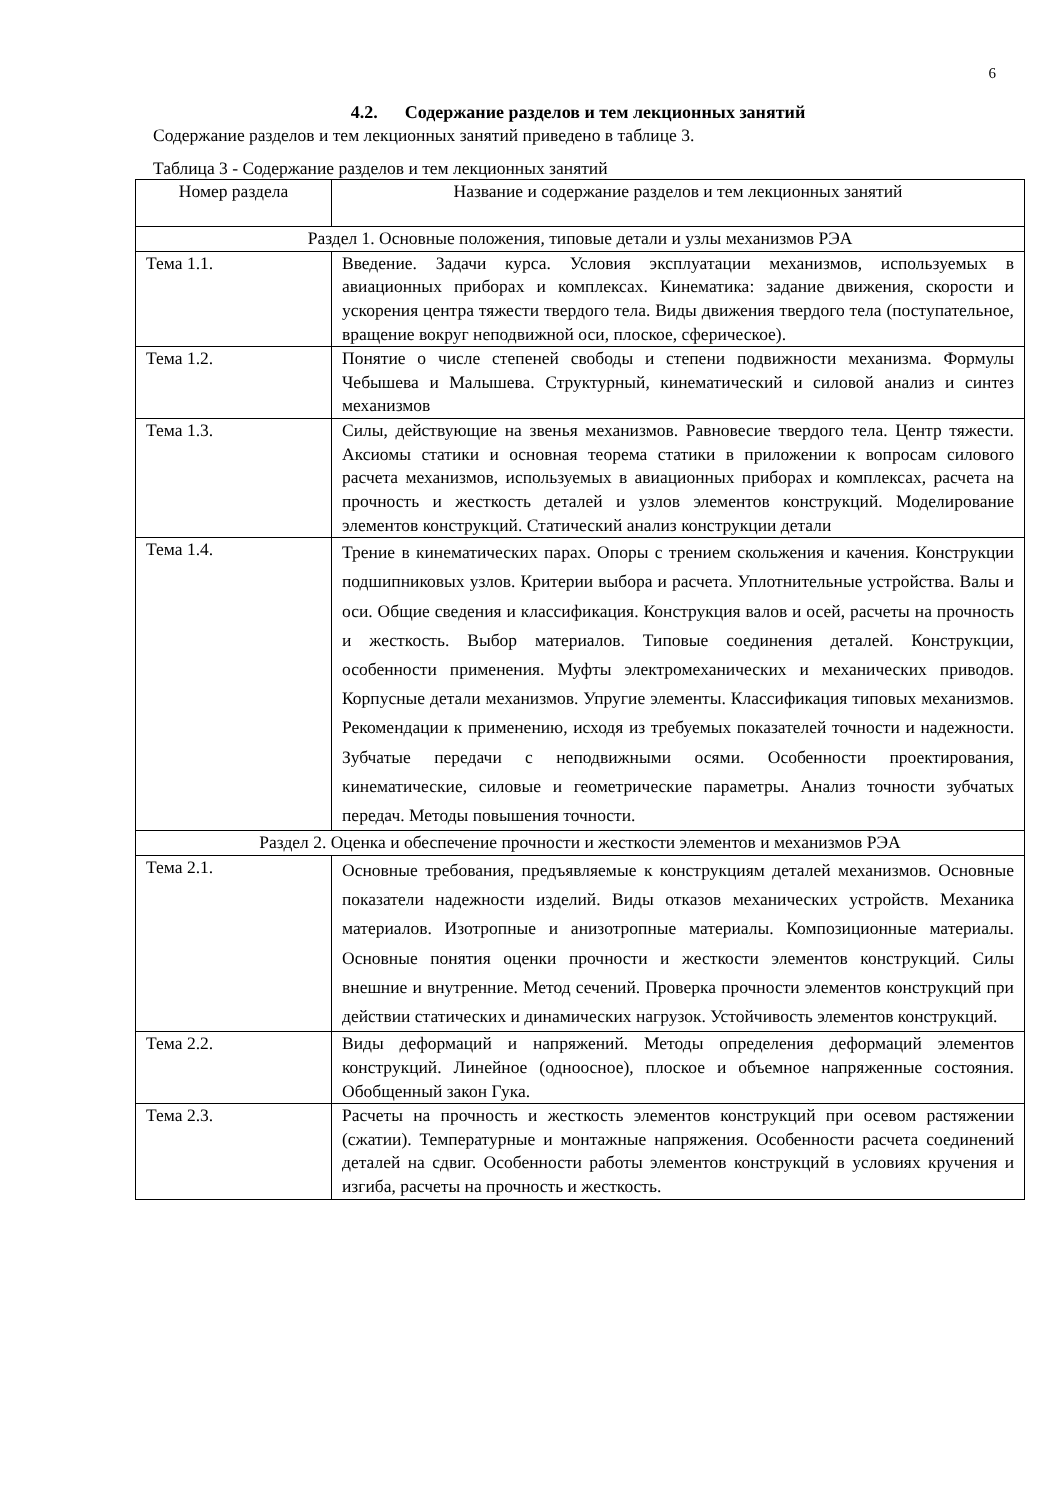6
4.2. Содержание разделов и тем лекционных занятий
Содержание разделов и тем лекционных занятий приведено в таблице 3.
Таблица 3 - Содержание разделов и тем лекционных занятий
| Номер раздела | Название и содержание разделов и тем лекционных занятий |
| --- | --- |
| Раздел 1. Основные положения, типовые детали и узлы механизмов РЭА | |
| Тема 1.1. | Введение. Задачи курса. Условия эксплуатации механизмов, используемых в авиационных приборах и комплексах. Кинематика: задание движения, скорости и ускорения центра тяжести твердого тела. Виды движения твердого тела (поступательное, вращение вокруг неподвижной оси, плоское, сферическое). |
| Тема 1.2. | Понятие о числе степеней свободы и степени подвижности механизма. Формулы Чебышева и Малышева. Структурный, кинематический и силовой анализ и синтез механизмов |
| Тема 1.3. | Силы, действующие на звенья механизмов. Равновесие твердого тела. Центр тяжести. Аксиомы статики и основная теорема статики в приложении к вопросам силового расчета механизмов, используемых в авиационных приборах и комплексах, расчета на прочность и жесткость деталей и узлов элементов конструкций. Моделирование элементов конструкций. Статический анализ конструкции детали |
| Тема 1.4. | Трение в кинематических парах. Опоры с трением скольжения и качения. Конструкции подшипниковых узлов. Критерии выбора и расчета. Уплотнительные устройства. Валы и оси. Общие сведения и классификация. Конструкция валов и осей, расчеты на прочность и жесткость. Выбор материалов. Типовые соединения деталей. Конструкции, особенности применения. Муфты электромеханических и механических приводов. Корпусные детали механизмов. Упругие элементы. Классификация типовых механизмов. Рекомендации к применению, исходя из требуемых показателей точности и надежности. Зубчатые передачи с неподвижными осями. Особенности проектирования, кинематические, силовые и геометрические параметры. Анализ точности зубчатых передач. Методы повышения точности. |
| Раздел 2. Оценка и обеспечение прочности и жесткости элементов и механизмов РЭА | |
| Тема 2.1. | Основные требования, предъявляемые к конструкциям деталей механизмов. Основные показатели надежности изделий. Виды отказов механических устройств. Механика материалов. Изотропные и анизотропные материалы. Композиционные материалы. Основные понятия оценки прочности и жесткости элементов конструкций. Силы внешние и внутренние. Метод сечений. Проверка прочности элементов конструкций при действии статических и динамических нагрузок. Устойчивость элементов конструкций. |
| Тема 2.2. | Виды деформаций и напряжений. Методы определения деформаций элементов конструкций. Линейное (одноосное), плоское и объемное напряженные состояния. Обобщенный закон Гука. |
| Тема 2.3. | Расчеты на прочность и жесткость элементов конструкций при осевом растяжении (сжатии). Температурные и монтажные напряжения. Особенности расчета соединений деталей на сдвиг. Особенности работы элементов конструкций в условиях кручения и изгиба, расчеты на прочность и жесткость. |